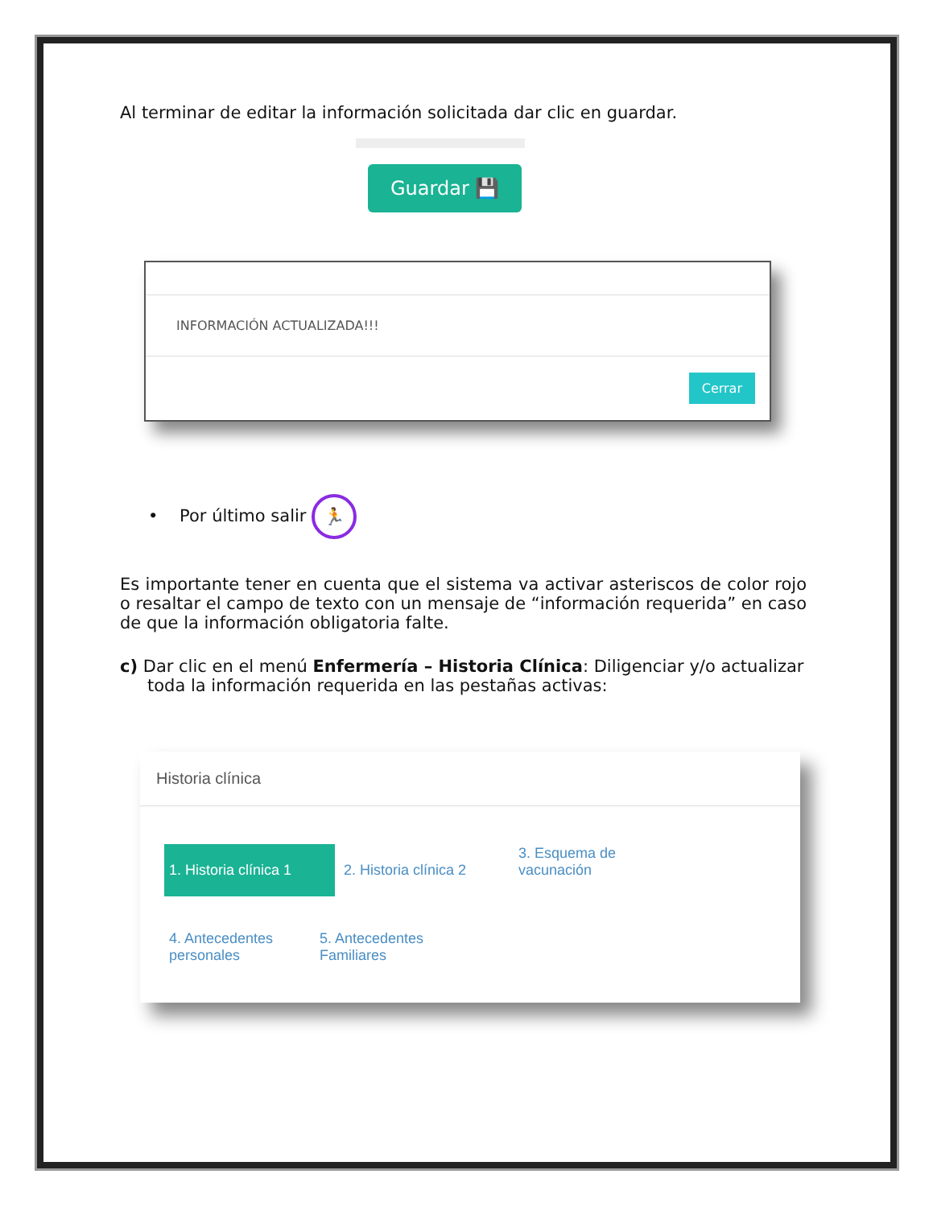Al terminar de editar la información solicitada dar clic en guardar.
Guardar 💾
INFORMACIÓN ACTUALIZADA!!!
Cerrar
• Por último salir 🏃
Es importante tener en cuenta que el sistema va activar asteriscos de color rojo o resaltar el campo de texto con un mensaje de “información requerida” en caso de que la información obligatoria falte.
c) Dar clic en el menú Enfermería – Historia Clínica: Diligenciar y/o actualizar toda la información requerida en las pestañas activas:
Historia clínica
1. Historia clínica 1 2. Historia clínica 2 3. Esquema de vacunación 4. Antecedentes personales
5. Antecedentes Familiares